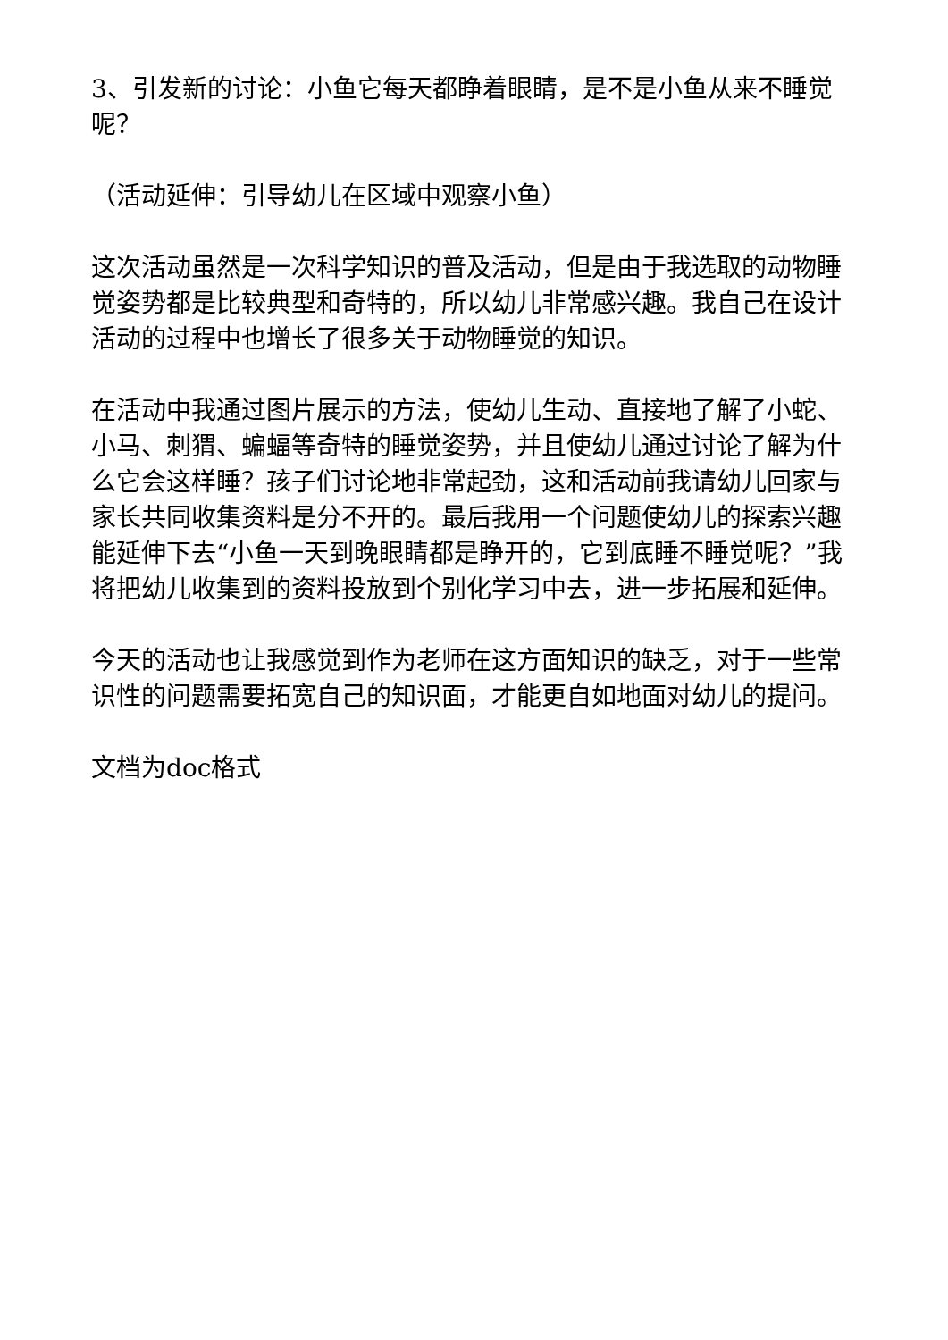3、引发新的讨论：小鱼它每天都睁着眼睛，是不是小鱼从来不睡觉呢？
（活动延伸：引导幼儿在区域中观察小鱼）
这次活动虽然是一次科学知识的普及活动，但是由于我选取的动物睡觉姿势都是比较典型和奇特的，所以幼儿非常感兴趣。我自己在设计活动的过程中也增长了很多关于动物睡觉的知识。
在活动中我通过图片展示的方法，使幼儿生动、直接地了解了小蛇、小马、刺猬、蝙蝠等奇特的睡觉姿势，并且使幼儿通过讨论了解为什么它会这样睡？孩子们讨论地非常起劲，这和活动前我请幼儿回家与家长共同收集资料是分不开的。最后我用一个问题使幼儿的探索兴趣能延伸下去“小鱼一天到晚眼睛都是睁开的，它到底睡不睡觉呢？”我将把幼儿收集到的资料投放到个别化学习中去，进一步拓展和延伸。
今天的活动也让我感觉到作为老师在这方面知识的缺乏，对于一些常识性的问题需要拓宽自己的知识面，才能更自如地面对幼儿的提问。
文档为doc格式